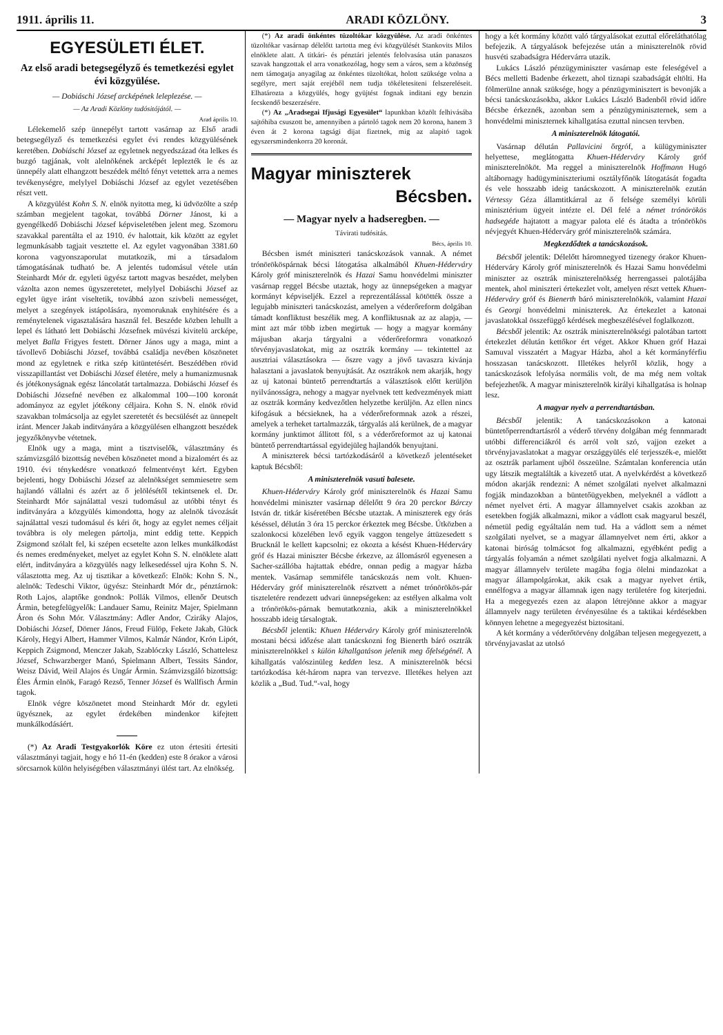1911. április 11. ARADI KÖZLÖNY. 3
EGYESÜLETI ÉLET.
Az első aradi betegsegélyző és temetkezési egylet évi közgyülése.
— Dobiáschi József arcképének leleplezése. —
— Az Aradi Közlöny tudósitójától. —
Arad április 10.
Lélekemelő szép ünnepélyt tartott vasárnap az Első aradi betegsegélyző és temetkezési egylet évi rendes közgyülésének keretében. Dobiáschi József az egyletnek negyedszázad óta lelkes és buzgó tagjának, volt alelnökének arcképét leplezték le és az ünnepély alatt elhangzott beszédek méltó fényt vetettek arra a nemes tevékenységre, melylyel Dobiáschi József az egylet vezetésében részt vett.
A közgyülést Kohn S. N. elnök nyitotta meg, ki üdvözölte a szép számban megjelent tagokat, továbbá Dörner Jánost, ki a gyengélkedő Dobiáschi József képviseletében jelent meg. Szomoru szavakkal parentálta el az 1910. év halottait, kik között az egylet legmunkásabb tagjait vesztette el. Az egylet vagyonában 3381.60 korona vagyonszaporulat mutatkozik, mi a társadalom támogatásának tudható be. A jelentés tudomásul vétele után Steinhardt Mór dr. egyleti ügyész tartott magvas beszédet, melyben vázolta azon nemes ügyszeretetet, melylyel Dobiáschi József az egylet ügye iránt viseltetik, továbbá azon szivbeli nemességet, melyet a szegények istápolására, nyomoruknak enyhitésére és a reménytelenek vigasztalására használ fel. Beszéde közben lehullt a lepel és látható lett Dobiáschi Józsefnek müvészi kivitelü arcképe, melyet Balla Frigyes festett. Dörner János ugy a maga, mint a távollevő Dobiáschi József, továbbá családja nevében köszönetet mond az egyletnek e ritka szép kitüntetésért. Beszédében rövid visszapillantást vet Dobiáschi József életére, mely a humanizmusnak és jótékonyságnak egész láncolatát tartalmazza. Dobiáschi József és Dobiáschi Józsefné nevében ez alkalommal 100—100 koronát adományoz az egylet jótékony céljaira. Kohn S. N. elnök rövid szavakban tolmácsolja az egylet szeretetét és becsülését az ünnepelt iránt. Mencer Jakab inditványára a közgyülésen elhangzott beszédek jegyzőkönyvbe vétetnek.
Elnök ugy a maga, mint a tisztviselők, választmány és számvizsgáló bizottság nevében köszönetet mond a bizalomért és az 1910. évi tényked​ésre vonatkozó felmentvényt kért. Egyben bejelenti, hogy Dobiáschi József az alelnökséget semmiesetre sem hajlandó vállalni és azért az ő jelölésétől tekintsenek el. Dr. Steinhardt Mór sajnálattal veszi tudomásul az utóbbi tényt és inditványára a közgyülés kimondotta, hogy az alelnök távozását sajnálattal veszi tudomásul és kéri őt, hogy az egylet nemes céljait továbbra is oly melegen pártolja, mint eddig tette. Keppich Zsigmond szólalt fel, ki szépen ecsetelte azon lelkes munkálkodást és nemes eredményeket, melyet az egylet Kohn S. N. elnöklete alatt elért, inditványára a közgyülés nagy lelkesedéssel ujra Kohn S. N. választotta meg. Az uj tisztikar a következő: Elnök: Kohn S. N., alelnök: Tedeschi Viktor, ügyész: Steinhardt Mór dr., pénztárnok: Roth Lajos, alaptőke gondnok: Pollák Vilmos, ellenőr Deutsch Ármin, betegfelügyelők: Landauer Samu, Reinitz Majer, Spielmann Áron és Sohn Mór. Választmány: Adler Andor, Czirákу Alajos, Dobiáschi József, Dörner János, Freud Fülöp, Fekete Jakab, Glück Károly, Hegyi Albert, Hammer Vilmos, Kalmár Nándor, Krón Lipót, Keppich Zsigmond, Menczer Jakab, Szablóczky László, Schattelesz József, Schwarzberger Manó, Spielmann Albert, Tessits Sándor, Weisz Dávid, Weil Alajos és Ungár Ármin. Számvizsgáló bizottság: Éles Ármin elnök, Faragó Rezső, Tenner József és Wallfisch Ármin tagok.
Elnök végre köszönetet mond Steinhardt Mór dr. egyleti ügyésznek, az egylet érdekében mindenkor kifejtett munkálkodásáért.
(*) Az Aradi Testgyakorlók Köre ez uton értesiti értesiti választmányi tagjait, hogy e hó 11-én (kedden) este 8 órakor a városi sörcsarnok külön helyiségében választmányi ülést tart. Az elnökség.
(*) Az aradi önkéntes tüzoltókar közgyülése. Az aradi önkéntes tüzoltókar vasárnap délelőtt tartotta meg évi közgyülését Stankovits Milos elnöklete alatt. A titkári- és pénztári jelentés felolvasása után panaszos szavak hangzottak el arra vonatkozólag, hogy sem a város, sem a közönség nem támogatja anyagilag az önkéntes tüzoltókat, holott szüksége volna a segélyre, mert saját erejéből nem tudja tökéletesiteni felszereléseit. Elhatározta a közgyülés, hogy gyüjtést fognak inditani egy benzin fecskendő beszerzésére.
(*) Az „Aradsegai Ifjusági Egyesület“ lapunkban közölt felhivásába sajtóhiba csuszott be, amennyiben a pártoló tagok nem 20 korona, hanem 3 éven át 2 korona tagsági dijat fizetnek, mig az alapitó tagok egyszersmindenkorra 20 koronát.
Magyar miniszterek
Bécsben.
— Magyar nyelv a hadseregben. —
Távirati tudósitás.
Bécs, április 10.
Bécsben ismét miniszteri tanácskozások vannak. A német trónörököspárnak bécsi látogatása alkalmából Khuen-Héderváry Károly gróf miniszterelnök és Hazai Samu honvédelmi miniszter vasárnap reggel Bécsbe utaztak, hogy az ünnepségeken a magyar kormányt képviseljék. Ezzel a reprezentálással kötötték össze a legujabb miniszteri tanácskozást, amelyen a véderőreform dolgában támadt konfliktust beszélik meg. A konfliktusnak az az alapja, — mint azt már több izben megirtuk — hogy a magyar kormány májusban akarja tárgyalni a véderőreformra vonatkozó törvényjavaslatokat, mig az osztrák kormány — tekintettel az ausztriai választásokra — őszre vagy a jövő tavaszra kivánja halasztani a javaslatok benyujtását. Az osztrákok nem akarják, hogy az uj katonai büntető perrendtartás a választások előtt kerüljön nyilvánosságra, nehogy a magyar nyelvnek tett kedvezmények miatt az osztrák kormány kedvezőtlen helyzetbe kerüljön. Az ellen nincs kifogásuk a bécsieknek, ha a véderőreformnak azok a részei, amelyek a terheket tartalmazzák, tárgyalás alá kerülnek, de a magyar kormány junktimot állitott föl, s a véderőreformot az uj katonai büntető perrendtartással egyidejüleg hajlandók benyujtani.
A miniszterek bécsi tartózkodásáról a következő jelentéseket kaptuk Bécsből:
A miniszterelnök vasuti balesete.
Khuen-Héderváry Károly gróf miniszterelnök és Hazai Samu honvédelmi miniszter vasárnap délelőtt 9 óra 20 perckor Bárczy István dr. titkár kiséretében Bécsbe utaztak. A miniszterek egy órás késéssel, délután 3 óra 15 perckor érkeztek meg Bécsbe. Útközben a szalonkocsi közelében levő egyik vaggon tengelye áttüzesedett s Brucknál le kellett kapcsolni; ez okozta a késést Khuen-Héderváry gróf és Hazai miniszter Bécsbe érkezve, az állomásról egyenesen a Sacher-szállóba hajtattak ebédre, onnan pedig a magyar házba mentek. Vasárnap semmiféle tanácskozás nem volt. Khuen-Héderváry gróf miniszterelnök résztvett a német trónörökös-pár tiszteletére rendezett udvari ünnepségeken: az estélyen alkalma volt a trónörökös-párnak bemutatkoznia, akik a miniszterelnökkel hosszabb ideig társalogtak.
Bécsből jelentik: Khuen Héderváry Károly gróf miniszterelnök mostani bécsi időzése alatt tanácskozni fog Bienerth báró osztrák miniszterelnökkel s külön kihallgatáson jelenik meg őfelségénél. A kihallgatás valószinüleg kedden lesz. A miniszterelnök bécsi tartózkodása két-három napra van tervezve. Illetékes helyen azt közlik a „Bud. Tud.“-val, hogy
hogy a két kormány között való tárgyalásokat ezuttal előreláthatólag befejezik. A tárgyalások befejezése után a miniszterelnök rövid husvéti szabadságra Hédervárra utazik.
Lukács László pénzügyminiszter vasárnap este feleségével a Bécs melletti Badenbe érkezett, ahol tiznapi szabadságát eltölti. Ha fölmerülne annak szüksége, hogy a pénzügyminisztert is bevonják a bécsi tanácskozásokba, akkor Lukács László Badenből rövid időre Bécsbe érkeznék, azonban sem a pénzügyminiszternek, sem a honvédelmi miniszternek kihallgatása ezuttal nincsen tervben.
A miniszterelnök látogatói.
Vasárnap délután Pallavicini őrgróf, a külügyminiszter helyettese, meglátogatta Khuen-Héderváry Károly gróf miniszterelnököt. Ma reggel a miniszterelnök Hoffmann Hugó altábornagy hadügyminiszteriumi osztályfőnök látogatását fogadta és vele hosszabb ideig tanácskozott. A miniszterelnök ezután Vértessy Géza államtitkárral az ő felsége személyi körüli minisztérium ügyeit intézte el. Dél felé a német trónörökös hadsegéde hajtatott a magyar palota elé és átadta a trónörökös névjegyét Khuen-Héderváry gróf miniszterelnök számára.
Megkezdődtek a tanácskozások.
Bécsből jelentik: Délelőtt háromnegyed tizenegy órakor Khuen-Héderváry Károly gróf miniszterelnök és Hazai Samu honvédelmi miniszter az osztrák miniszterelnökség herrengassei palotájába mentek, ahol miniszteri értekezlet volt, amelyen részt vettek Khuen-Héderváry gróf és Bienerth báró miniszterelnökök, valamint Hazai és Georgi honvédelmi miniszterek. Az értekezlet a katonai javaslatokkal összefüggő kérdések megbeszélésével foglalkozott.
Bécsből jelentik: Az osztrák miniszterelnökségi palotában tartott értekezlet délután kettőkor ért véget. Akkor Khuen gróf Hazai Samuval visszatért a Magyar Házba, ahol a két kormányférfiu hosszasan tanácskozott. Illetékes helyről közlik, hogy a tanácskozások lefolyása normális volt, de ma még nem voltak befejezhetők. A magyar miniszterelnök királyi kihallgatása is holnap lesz.
A magyar nyelv a perrendtartásban.
Bécsből jelentik: A tanácskozásokon a katonai büntetőperrendtartásról a véderő törvény dolgában még fennmaradt utóbbi differenciákról és arról volt szó, vajjon ezeket a törvényjavaslatokat a magyar országgyülés elé terjesszék-e, mielőtt az osztrák parlament ujból összeülne. Számtalan konferencia után ugy látszik megtalálták a kivezető utat. A nyelvkérdést a következő módon akarják rendezni: A német szolgálati nyelvet alkalmazni fogják mindazokban a büntetőügyekben, melyeknél a vádlott a német nyelvet érti. A magyar államnyelvet csakis azokban az esetekben fogják alkalmazni, mikor a vádlott csak magyarul beszél, németül pedig egyáltalán nem tud. Ha a vádlott sem a német szolgálati nyelvet, se a magyar államnyelvet nem érti, akkor a katonai biróság tolmácsot fog alkalmazni, egyébként pedig a tárgyalás folyamán a német szolgálati nyelvet fogja alkalmazni. A magyar államnyelv területe magába fogja ölelni mindazokat a magyar állampolgárokat, akik csak a magyar nyelvet értik, ennélfogva a magyar államnak igen nagy területére fog kiterjedni. Ha a megegyezés ezen az alapon létrejönne akkor a magyar államnyelv nagy területen érvényesülne és a taktikai kérdésekben könnyen lehetne a megegyezést biztositani.
A két kormány a véderőtörvény dolgában teljesen megegyezett, a törvényjavaslat az utolsó